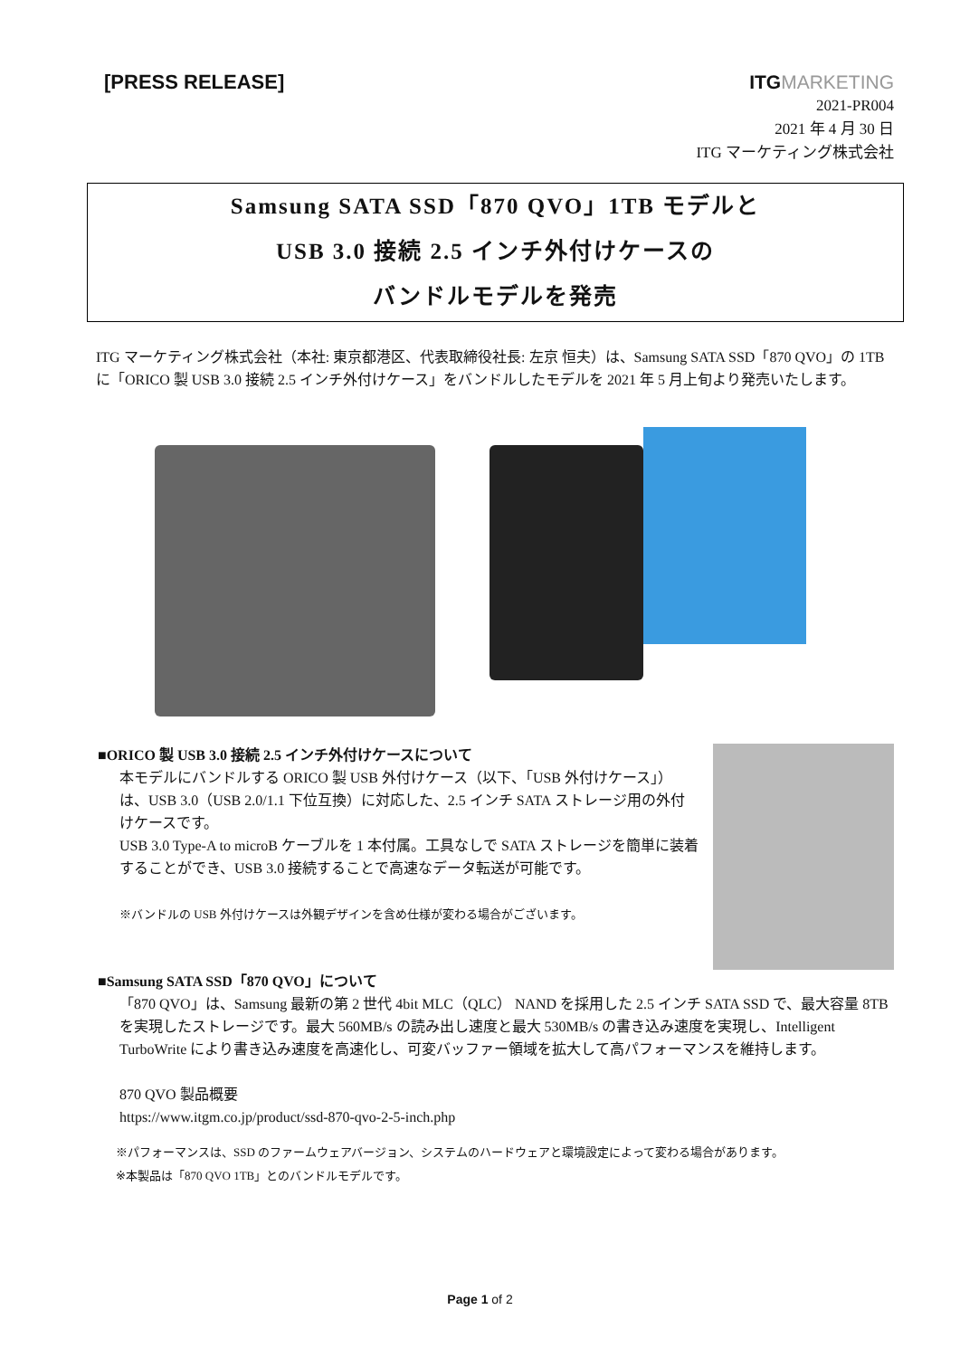[PRESS RELEASE]
ITGMARKETING
2021-PR004
2021 年 4 月 30 日
ITG マーケティング株式会社
Samsung SATA SSD「870 QVO」1TB モデルと
USB 3.0 接続 2.5 インチ外付けケースの
バンドルモデルを発売
ITG マーケティング株式会社（本社: 東京都港区、代表取締役社長: 左京 恒夫）は、Samsung SATA SSD「870 QVO」の 1TB に「ORICO 製 USB 3.0 接続 2.5 インチ外付けケース」をバンドルしたモデルを 2021 年 5 月上旬より発売いたします。
■ORICO 製 USB 3.0 接続 2.5 インチ外付けケースについて
本モデルにバンドルする ORICO 製 USB 外付けケース（以下、「USB 外付けケース」）は、USB 3.0（USB 2.0/1.1 下位互換）に対応した、2.5 インチ SATA ストレージ用の外付けケースです。
USB 3.0 Type-A to microB ケーブルを 1 本付属。工具なしで SATA ストレージを簡単に装着することができ、USB 3.0 接続することで高速なデータ転送が可能です。
※バンドルの USB 外付けケースは外観デザインを含め仕様が変わる場合がございます。
■Samsung SATA SSD「870 QVO」について
「870 QVO」は、Samsung 最新の第 2 世代 4bit MLC（QLC） NAND を採用した 2.5 インチ SATA SSD で、最大容量 8TB を実現したストレージです。最大 560MB/s の読み出し速度と最大 530MB/s の書き込み速度を実現し、Intelligent TurboWrite により書き込み速度を高速化し、可変バッファー領域を拡大して高パフォーマンスを維持します。
870 QVO 製品概要
https://www.itgm.co.jp/product/ssd-870-qvo-2-5-inch.php
※パフォーマンスは、SSD のファームウェアバージョン、システムのハードウェアと環境設定によって変わる場合があります。
※本製品は「870 QVO 1TB」とのバンドルモデルです。
Page 1 of 2